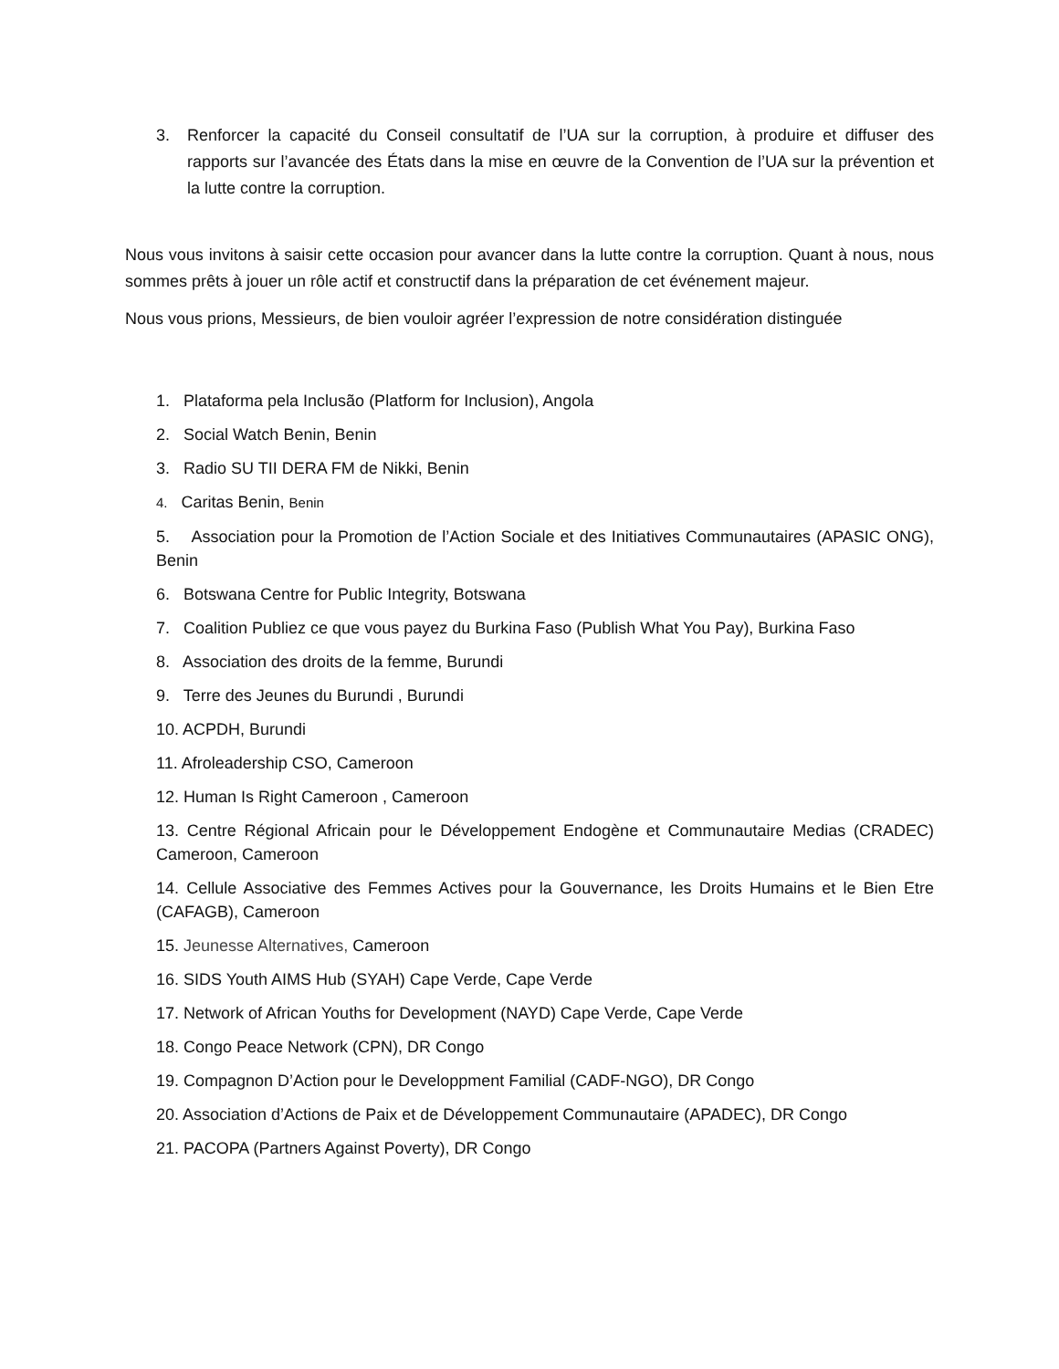3. Renforcer la capacité du Conseil consultatif de l’UA sur la corruption, à produire et diffuser des rapports sur l’avancée des États dans la mise en œuvre de la Convention de l’UA sur la prévention et la lutte contre la corruption.
Nous vous invitons à saisir cette occasion pour avancer dans la lutte contre la corruption. Quant à nous, nous sommes prêts à jouer un rôle actif et constructif dans la préparation de cet événement majeur.
Nous vous prions, Messieurs, de bien vouloir agréer l’expression de notre considération distinguée
1. Plataforma pela Inclusão (Platform for Inclusion), Angola
2. Social Watch Benin, Benin
3. Radio SU TII DERA FM de Nikki, Benin
4. Caritas Benin, Benin
5. Association pour la Promotion de l’Action Sociale et des Initiatives Communautaires (APASIC ONG), Benin
6. Botswana Centre for Public Integrity, Botswana
7. Coalition Publiez ce que vous payez du Burkina Faso (Publish What You Pay), Burkina Faso
8. Association des droits de la femme, Burundi
9. Terre des Jeunes du Burundi , Burundi
10. ACPDH, Burundi
11. Afroleadership CSO, Cameroon
12. Human Is Right Cameroon , Cameroon
13. Centre Régional Africain pour le Développement Endogène et Communautaire Medias (CRADEC) Cameroon, Cameroon
14. Cellule Associative des Femmes Actives pour la Gouvernance, les Droits Humains et le Bien Etre (CAFAGB), Cameroon
15. Jeunesse Alternatives, Cameroon
16. SIDS Youth AIMS Hub (SYAH) Cape Verde, Cape Verde
17. Network of African Youths for Development (NAYD) Cape Verde, Cape Verde
18. Congo Peace Network (CPN), DR Congo
19. Compagnon D’Action pour le Developpment Familial (CADF-NGO), DR Congo
20. Association d’Actions de Paix et de Développement Communautaire (APADEC), DR Congo
21. PACOPA (Partners Against Poverty), DR Congo